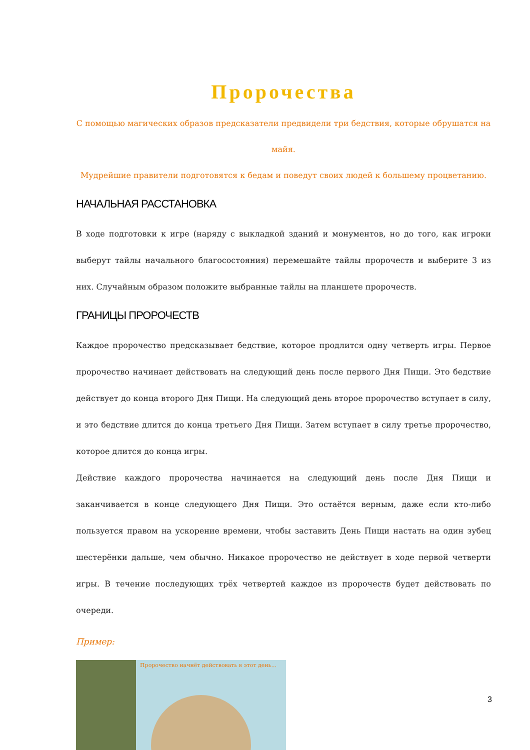Пророчества
С помощью магических образов предсказатели предвидели три бедствия, которые обрушатся на майя.
Мудрейшие правители подготовятся к бедам и поведут своих людей к большему процветанию.
НАЧАЛЬНАЯ РАССТАНОВКА
В ходе подготовки к игре (наряду с выкладкой зданий и монументов, но до того, как игроки выберут тайлы начального благосостояния) перемешайте тайлы пророчеств и выберите 3 из них. Случайным образом положите выбранные тайлы на планшете пророчеств.
ГРАНИЦЫ ПРОРОЧЕСТВ
Каждое пророчество предсказывает бедствие, которое продлится одну четверть игры. Первое пророчество начинает действовать на следующий день после первого Дня Пищи. Это бедствие действует до конца второго Дня Пищи. На следующий день второе пророчество вступает в силу, и это бедствие длится до конца третьего Дня Пищи. Затем вступает в силу третье пророчество, которое длится до конца игры.
Действие каждого пророчества начинается на следующий день после Дня Пищи и заканчивается в конце следующего Дня Пищи. Это остаётся верным, даже если кто-либо пользуется правом на ускорение времени, чтобы заставить День Пищи настать на один зубец шестерёнки дальше, чем обычно. Никакое пророчество не действует в ходе первой четверти игры. В течение последующих трёх четвертей каждое из пророчеств будет действовать по очереди.
Пример:
Пророчество начнёт действовать в этот день...
3